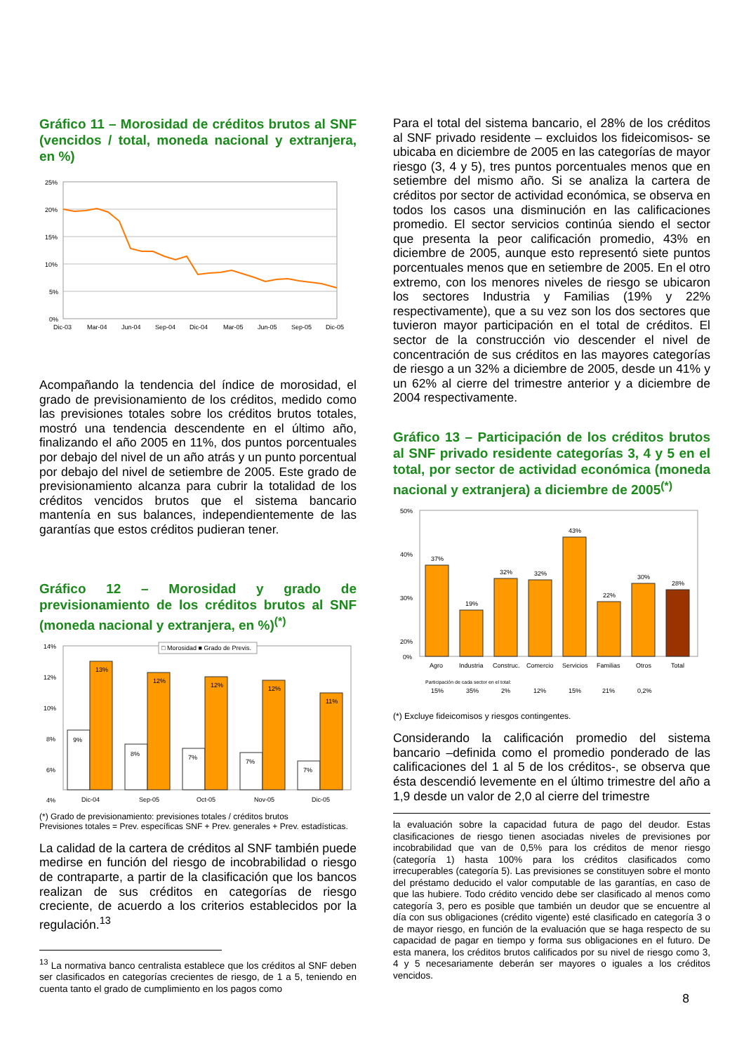Gráfico 11 – Morosidad de créditos brutos al SNF (vencidos / total, moneda nacional y extranjera, en %)
25%
20%
15%
10%
5%
0%
Dic-03
Mar-04
Jun-04
Sep-04
Dic-04
Mar-05
Jun-05
Sep-05
Dic-05
Acompañando la tendencia del índice de morosidad, el grado de previsionamiento de los créditos, medido como las previsiones totales sobre los créditos brutos totales, mostró una tendencia descendente en el último año, finalizando el año 2005 en 11%, dos puntos porcentuales por debajo del nivel de un año atrás y un punto porcentual por debajo del nivel de setiembre de 2005. Este grado de previsionamiento alcanza para cubrir la totalidad de los créditos vencidos brutos que el sistema bancario mantenía en sus balances, independientemente de las garantías que estos créditos pudieran tener.
Gráfico 12 – Morosidad y grado de previsionamiento de los créditos brutos al SNF (moneda nacional y extranjera, en %)<sup>(*)</sup>
□ Morosidad ■ Grado de Previs.
14%
12%
10%
8%
6%
4%
9%
13%
8%
12%
7%
12%
7%
12%
7%
11%
Dic-04
Sep-05
Oct-05
Nov-05
Dic-05
(*) Grado de previsionamiento: previsiones totales / créditos brutos
Previsiones totales = Prev. específicas SNF + Prev. generales + Prev. estadísticas.
La calidad de la cartera de créditos al SNF también puede medirse en función del riesgo de incobrabilidad o riesgo de contraparte, a partir de la clasificación que los bancos realizan de sus créditos en categorías de riesgo creciente, de acuerdo a los criterios establecidos por la regulación.<sup>13</sup>
<sup>13</sup> La normativa banco centralista establece que los créditos al SNF deben ser clasificados en categorías crecientes de riesgo, de 1 a 5, teniendo en cuenta tanto el grado de cumplimiento en los pagos como
Para el total del sistema bancario, el 28% de los créditos al SNF privado residente – excluidos los fideicomisos- se ubicaba en diciembre de 2005 en las categorías de mayor riesgo (3, 4 y 5), tres puntos porcentuales menos que en setiembre del mismo año. Si se analiza la cartera de créditos por sector de actividad económica, se observa en todos los casos una disminución en las calificaciones promedio. El sector servicios continúa siendo el sector que presenta la peor calificación promedio, 43% en diciembre de 2005, aunque esto representó siete puntos porcentuales menos que en setiembre de 2005. En el otro extremo, con los menores niveles de riesgo se ubicaron los sectores Industria y Familias (19% y 22% respectivamente), que a su vez son los dos sectores que tuvieron mayor participación en el total de créditos. El sector de la construcción vio descender el nivel de concentración de sus créditos en las mayores categorías de riesgo a un 32% a diciembre de 2005, desde un 41% y un 62% al cierre del trimestre anterior y a diciembre de 2004 respectivamente.
Gráfico 13 – Participación de los créditos brutos al SNF privado residente categorías 3, 4 y 5 en el total, por sector de actividad económica (moneda nacional y extranjera) a diciembre de 2005<sup>(*)</sup>
50%
40%
30%
20%
0%
37%
19%
32%
32%
43%
22%
30%
28%
Agro
Industria
Construc.
Comercio
Servicios
Familias
Otros
Total
Participación de cada sector en el total:
15%
35%
2%
12%
15%
21%
0,2%
(*) Excluye fideicomisos y riesgos contingentes.
Considerando la calificación promedio del sistema bancario –definida como el promedio ponderado de las calificaciones del 1 al 5 de los créditos-, se observa que ésta descendió levemente en el último trimestre del año a 1,9 desde un valor de 2,0 al cierre del trimestre
la evaluación sobre la capacidad futura de pago del deudor. Estas clasificaciones de riesgo tienen asociadas niveles de previsiones por incobrabilidad que van de 0,5% para los créditos de menor riesgo (categoría 1) hasta 100% para los créditos clasificados como irrecuperables (categoría 5). Las previsiones se constituyen sobre el monto del préstamo deducido el valor computable de las garantías, en caso de que las hubiere. Todo crédito vencido debe ser clasificado al menos como categoría 3, pero es posible que también un deudor que se encuentre al día con sus obligaciones (crédito vigente) esté clasificado en categoría 3 o de mayor riesgo, en función de la evaluación que se haga respecto de su capacidad de pagar en tiempo y forma sus obligaciones en el futuro. De esta manera, los créditos brutos calificados por su nivel de riesgo como 3, 4 y 5 necesariamente deberán ser mayores o iguales a los créditos vencidos.
8